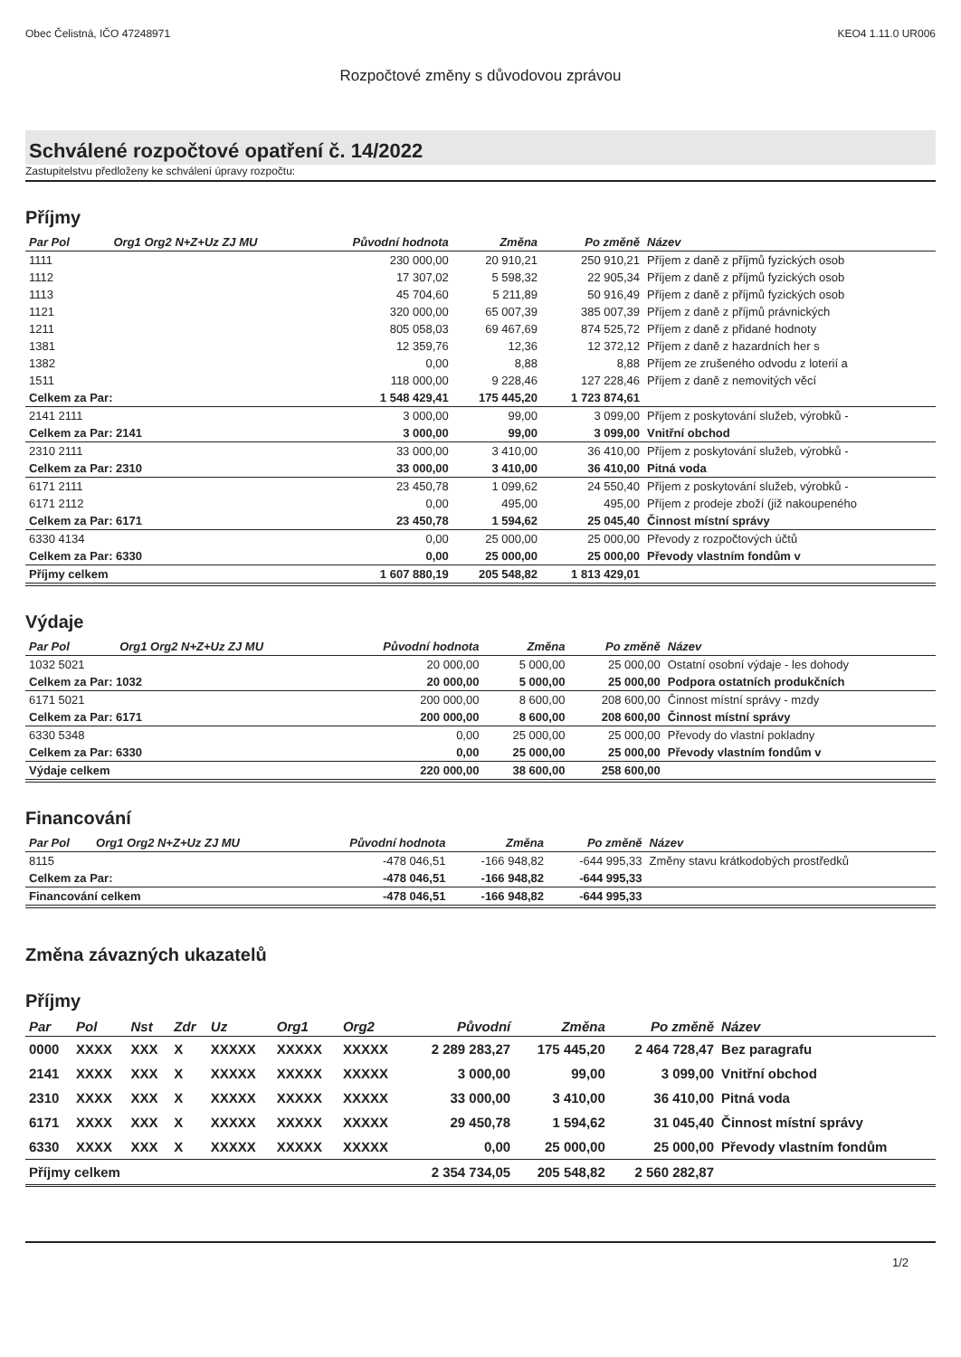Obec Čelistná, IČO 47248971 KEO4 1.11.0 UR006
Rozpočtové změny s důvodovou zprávou
Schválené rozpočtové opatření č. 14/2022
Zastupitelstvu předloženy ke schválení úpravy rozpočtu:
Příjmy
| Par Pol | Org1 Org2 N+Z+Uz ZJ MU | Původní hodnota | Změna | Po změně | Název |
| --- | --- | --- | --- | --- | --- |
| 1111 | | 230 000,00 | 20 910,21 | 250 910,21 | Příjem z daně z příjmů fyzických osob |
| 1112 | | 17 307,02 | 5 598,32 | 22 905,34 | Příjem z daně z příjmů fyzických osob |
| 1113 | | 45 704,60 | 5 211,89 | 50 916,49 | Příjem z daně z příjmů fyzických osob |
| 1121 | | 320 000,00 | 65 007,39 | 385 007,39 | Příjem z daně z příjmů právnických |
| 1211 | | 805 058,03 | 69 467,69 | 874 525,72 | Příjem z daně z přidané hodnoty |
| 1381 | | 12 359,76 | 12,36 | 12 372,12 | Příjem z daně z hazardních her s |
| 1382 | | 0,00 | 8,88 | 8,88 | Příjem ze zrušeného odvodu z loterií a |
| 1511 | | 118 000,00 | 9 228,46 | 127 228,46 | Příjem z daně z nemovitých věcí |
| Celkem za Par: | | 1 548 429,41 | 175 445,20 | 1 723 874,61 | |
| 2141 2111 | | 3 000,00 | 99,00 | 3 099,00 | Příjem z poskytování služeb, výrobků - |
| Celkem za Par: 2141 | | 3 000,00 | 99,00 | 3 099,00 | Vnitřní obchod |
| 2310 2111 | | 33 000,00 | 3 410,00 | 36 410,00 | Příjem z poskytování služeb, výrobků - |
| Celkem za Par: 2310 | | 33 000,00 | 3 410,00 | 36 410,00 | Pitná voda |
| 6171 2111 | | 23 450,78 | 1 099,62 | 24 550,40 | Příjem z poskytování služeb, výrobků - |
| 6171 2112 | | 0,00 | 495,00 | 495,00 | Příjem z prodeje zboží (již nakoupeného |
| Celkem za Par: 6171 | | 23 450,78 | 1 594,62 | 25 045,40 | Činnost místní správy |
| 6330 4134 | | 0,00 | 25 000,00 | 25 000,00 | Převody z rozpočtových účtů |
| Celkem za Par: 6330 | | 0,00 | 25 000,00 | 25 000,00 | Převody vlastním fondům v |
| Příjmy celkem | | 1 607 880,19 | 205 548,82 | 1 813 429,01 | |
Výdaje
| Par Pol | Org1 Org2 N+Z+Uz ZJ MU | Původní hodnota | Změna | Po změně | Název |
| --- | --- | --- | --- | --- | --- |
| 1032 5021 | | 20 000,00 | 5 000,00 | 25 000,00 | Ostatní osobní výdaje - les dohody |
| Celkem za Par: 1032 | | 20 000,00 | 5 000,00 | 25 000,00 | Podpora ostatních produkčních |
| 6171 5021 | | 200 000,00 | 8 600,00 | 208 600,00 | Činnost místní správy - mzdy |
| Celkem za Par: 6171 | | 200 000,00 | 8 600,00 | 208 600,00 | Činnost místní správy |
| 6330 5348 | | 0,00 | 25 000,00 | 25 000,00 | Převody do vlastní pokladny |
| Celkem za Par: 6330 | | 0,00 | 25 000,00 | 25 000,00 | Převody vlastním fondům v |
| Výdaje celkem | | 220 000,00 | 38 600,00 | 258 600,00 | |
Financování
| Par Pol | Org1 Org2 N+Z+Uz ZJ MU | Původní hodnota | Změna | Po změně | Název |
| --- | --- | --- | --- | --- | --- |
| 8115 | | -478 046,51 | -166 948,82 | -644 995,33 | Změny stavu krátkodobých prostředků |
| Celkem za Par: | | -478 046,51 | -166 948,82 | -644 995,33 | |
| Financování celkem | | -478 046,51 | -166 948,82 | -644 995,33 | |
Změna závazných ukazatelů
Příjmy
| Par | Pol | Nst | Zdr | Uz | Org1 | Org2 | Původní | Změna | Po změně | Název |
| --- | --- | --- | --- | --- | --- | --- | --- | --- | --- | --- |
| 0000 | XXXX | XXX | X | XXXXX | XXXXX | XXXXX | 2 289 283,27 | 175 445,20 | 2 464 728,47 | Bez paragrafu |
| 2141 | XXXX | XXX | X | XXXXX | XXXXX | XXXXX | 3 000,00 | 99,00 | 3 099,00 | Vnitřní obchod |
| 2310 | XXXX | XXX | X | XXXXX | XXXXX | XXXXX | 33 000,00 | 3 410,00 | 36 410,00 | Pitná voda |
| 6171 | XXXX | XXX | X | XXXXX | XXXXX | XXXXX | 29 450,78 | 1 594,62 | 31 045,40 | Činnost místní správy |
| 6330 | XXXX | XXX | X | XXXXX | XXXXX | XXXXX | 0,00 | 25 000,00 | 25 000,00 | Převody vlastním fondům |
| Příjmy celkem | | | | | | | 2 354 734,05 | 205 548,82 | 2 560 282,87 | |
1/2